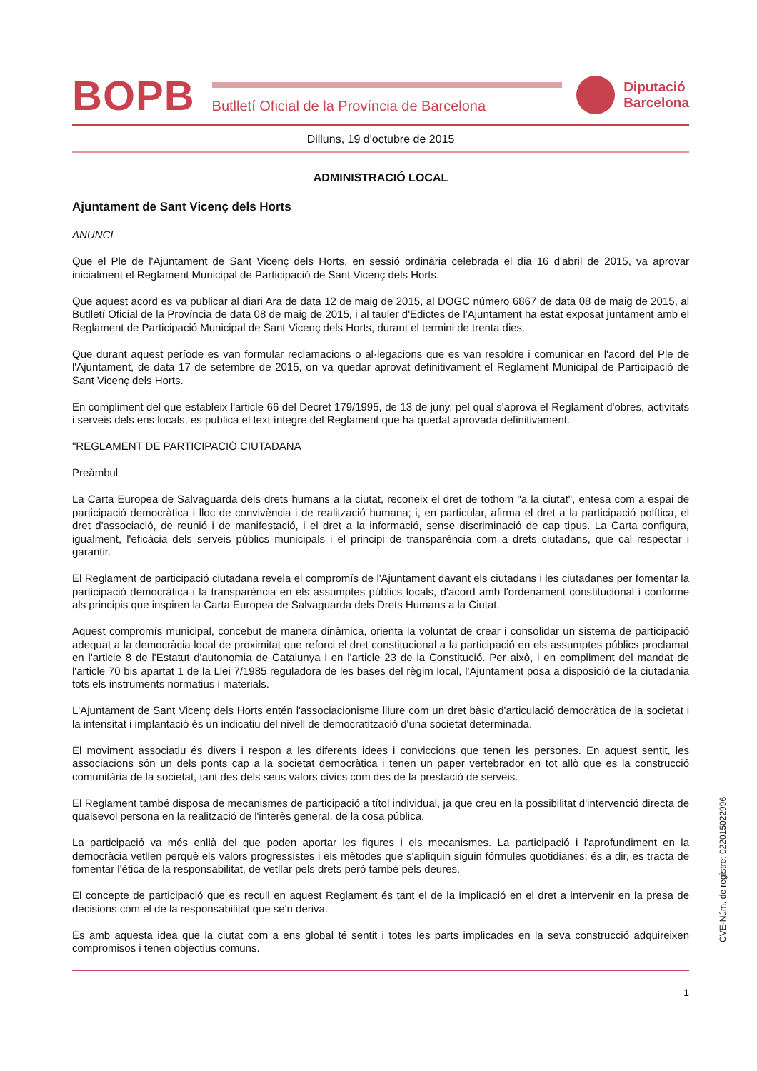BOPB
Butlletí Oficial de la Província de Barcelona
Diputació
Barcelona
Dilluns, 19 d'octubre de 2015
ADMINISTRACIÓ LOCAL
Ajuntament de Sant Vicenç dels Horts
ANUNCI
Que el Ple de l'Ajuntament de Sant Vicenç dels Horts, en sessió ordinària celebrada el dia 16 d'abril de 2015, va aprovar inicialment el Reglament Municipal de Participació de Sant Vicenç dels Horts.
Que aquest acord es va publicar al diari Ara de data 12 de maig de 2015, al DOGC número 6867 de data 08 de maig de 2015, al Butlletí Oficial de la Província de data 08 de maig de 2015, i al tauler d'Edictes de l'Ajuntament ha estat exposat juntament amb el Reglament de Participació Municipal de Sant Vicenç dels Horts, durant el termini de trenta dies.
Que durant aquest període es van formular reclamacions o al·legacions que es van resoldre i comunicar en l'acord del Ple de l'Ajuntament, de data 17 de setembre de 2015, on va quedar aprovat definitivament el Reglament Municipal de Participació de Sant Vicenç dels Horts.
En compliment del que estableix l'article 66 del Decret 179/1995, de 13 de juny, pel qual s'aprova el Reglament d'obres, activitats i serveis dels ens locals, es publica el text íntegre del Reglament que ha quedat aprovada definitivament.
"REGLAMENT DE PARTICIPACIÓ CIUTADANA
Preàmbul
La Carta Europea de Salvaguarda dels drets humans a la ciutat, reconeix el dret de tothom "a la ciutat", entesa com a espai de participació democràtica i lloc de convivència i de realització humana; i, en particular, afirma el dret a la participació política, el dret d'associació, de reunió i de manifestació, i el dret a la informació, sense discriminació de cap tipus. La Carta configura, igualment, l'eficàcia dels serveis públics municipals i el principi de transparència com a drets ciutadans, que cal respectar i garantir.
El Reglament de participació ciutadana revela el compromís de l'Ajuntament davant els ciutadans i les ciutadanes per fomentar la participació democràtica i la transparència en els assumptes públics locals, d'acord amb l'ordenament constitucional i conforme als principis que inspiren la Carta Europea de Salvaguarda dels Drets Humans a la Ciutat.
Aquest compromís municipal, concebut de manera dinàmica, orienta la voluntat de crear i consolidar un sistema de participació adequat a la democràcia local de proximitat que reforci el dret constitucional a la participació en els assumptes públics proclamat en l'article 8 de l'Estatut d'autonomia de Catalunya i en l'article 23 de la Constitució. Per això, i en compliment del mandat de l'article 70 bis apartat 1 de la Llei 7/1985 reguladora de les bases del règim local, l'Ajuntament posa a disposició de la ciutadania tots els instruments normatius i materials.
L'Ajuntament de Sant Vicenç dels Horts entén l'associacionisme lliure com un dret bàsic d'articulació democràtica de la societat i la intensitat i implantació és un indicatiu del nivell de democratització d'una societat determinada.
El moviment associatiu és divers i respon a les diferents idees i conviccions que tenen les persones. En aquest sentit, les associacions són un dels ponts cap a la societat democràtica i tenen un paper vertebrador en tot allò que es la construcció comunitària de la societat, tant des dels seus valors cívics com des de la prestació de serveis.
El Reglament també disposa de mecanismes de participació a títol individual, ja que creu en la possibilitat d'intervenció directa de qualsevol persona en la realització de l'interès general, de la cosa pública.
La participació va més enllà del que poden aportar les figures i els mecanismes. La participació i l'aprofundiment en la democràcia vetllen perquè els valors progressistes i els mètodes que s'apliquin siguin fórmules quotidianes; és a dir, es tracta de fomentar l'ètica de la responsabilitat, de vetllar pels drets però també pels deures.
El concepte de participació que es recull en aquest Reglament és tant el de la implicació en el dret a intervenir en la presa de decisions com el de la responsabilitat que se'n deriva.
És amb aquesta idea que la ciutat com a ens global té sentit i totes les parts implicades en la seva construcció adquireixen compromisos i tenen objectius comuns.
1
CVE-Núm. de registre: 022015022996